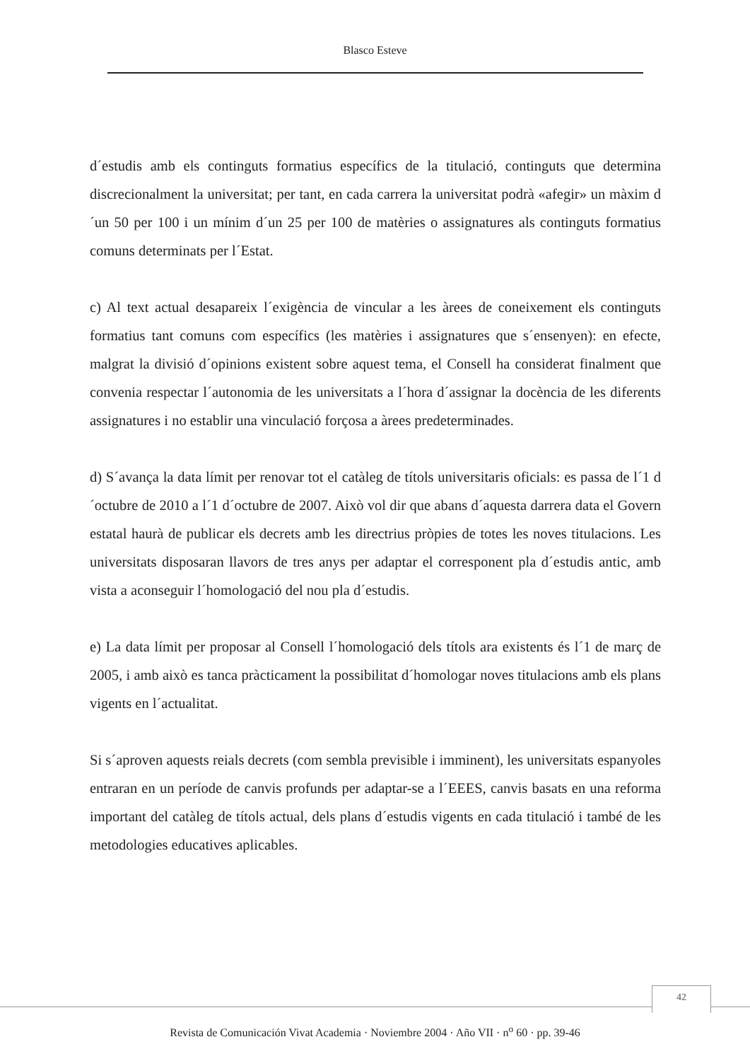Blasco Esteve
d´estudis amb els continguts formatius específics de la titulació, continguts que determina discrecionalment la universitat; per tant, en cada carrera la universitat podrà «afegir» un màxim d´un 50 per 100 i un mínim d´un 25 per 100 de matèries o assignatures als continguts formatius comuns determinats per l´Estat.
c) Al text actual desapareix l´exigència de vincular a les àrees de coneixement els continguts formatius tant comuns com específics (les matèries i assignatures que s´ensenyen): en efecte, malgrat la divisió d´opinions existent sobre aquest tema, el Consell ha considerat finalment que convenia respectar l´autonomia de les universitats a l´hora d´assignar la docència de les diferents assignatures i no establir una vinculació forçosa a àrees predeterminades.
d) S´avança la data límit per renovar tot el catàleg de títols universitaris oficials: es passa de l´1 d´octubre de 2010 a l´1 d´octubre de 2007. Això vol dir que abans d´aquesta darrera data el Govern estatal haurà de publicar els decrets amb les directrius pròpies de totes les noves titulacions. Les universitats disposaran llavors de tres anys per adaptar el corresponent pla d´estudis antic, amb vista a aconseguir l´homologació del nou pla d´estudis.
e) La data límit per proposar al Consell l´homologació dels títols ara existents és l´1 de març de 2005, i amb això es tanca pràcticament la possibilitat d´homologar noves titulacions amb els plans vigents en l´actualitat.
Si s´aproven aquests reials decrets (com sembla previsible i imminent), les universitats espanyoles entraran en un període de canvis profunds per adaptar-se a l´EEES, canvis basats en una reforma important del catàleg de títols actual, dels plans d´estudis vigents en cada titulació i també de les metodologies educatives aplicables.
42
Revista de Comunicación Vivat Academia · Noviembre 2004 · Año VII · n<sup>o</sup> 60 · pp. 39-46